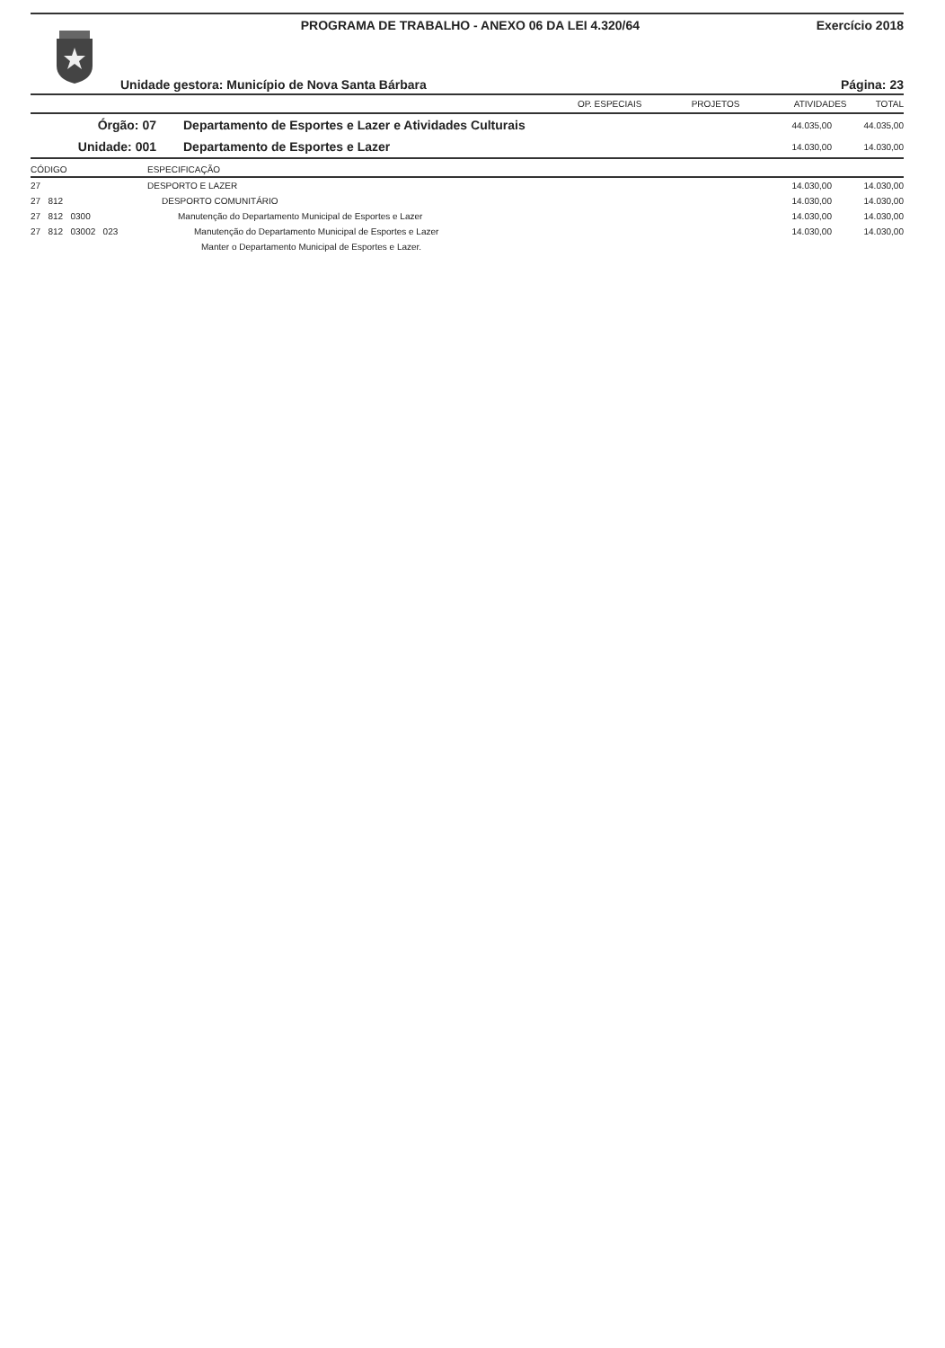PROGRAMA DE TRABALHO - ANEXO 06 DA LEI 4.320/64
Exercício 2018
Unidade gestora: Município de Nova Santa Bárbara Página: 23
| OP. ESPECIAIS | PROJETOS | ATIVIDADES | TOTAL |
| Órgão: 07 | Departamento de Esportes e Lazer e Atividades Culturais | 44.035,00 | 44.035,00 |
| Unidade: 001 | Departamento de Esportes e Lazer | 14.030,00 | 14.030,00 |
| CÓDIGO | ESPECIFICAÇÃO | | |
| --- | --- | --- | --- |
| 27 | DESPORTO E LAZER | 14.030,00 | 14.030,00 |
| 27 812 | DESPORTO COMUNITÁRIO | 14.030,00 | 14.030,00 |
| 27 812 0300 | Manutenção do Departamento Municipal de Esportes e Lazer | 14.030,00 | 14.030,00 |
| 27 812 03002 023 | Manutenção do Departamento Municipal de Esportes e Lazer | 14.030,00 | 14.030,00 |
| | Manter o Departamento Municipal de Esportes e Lazer. | | |